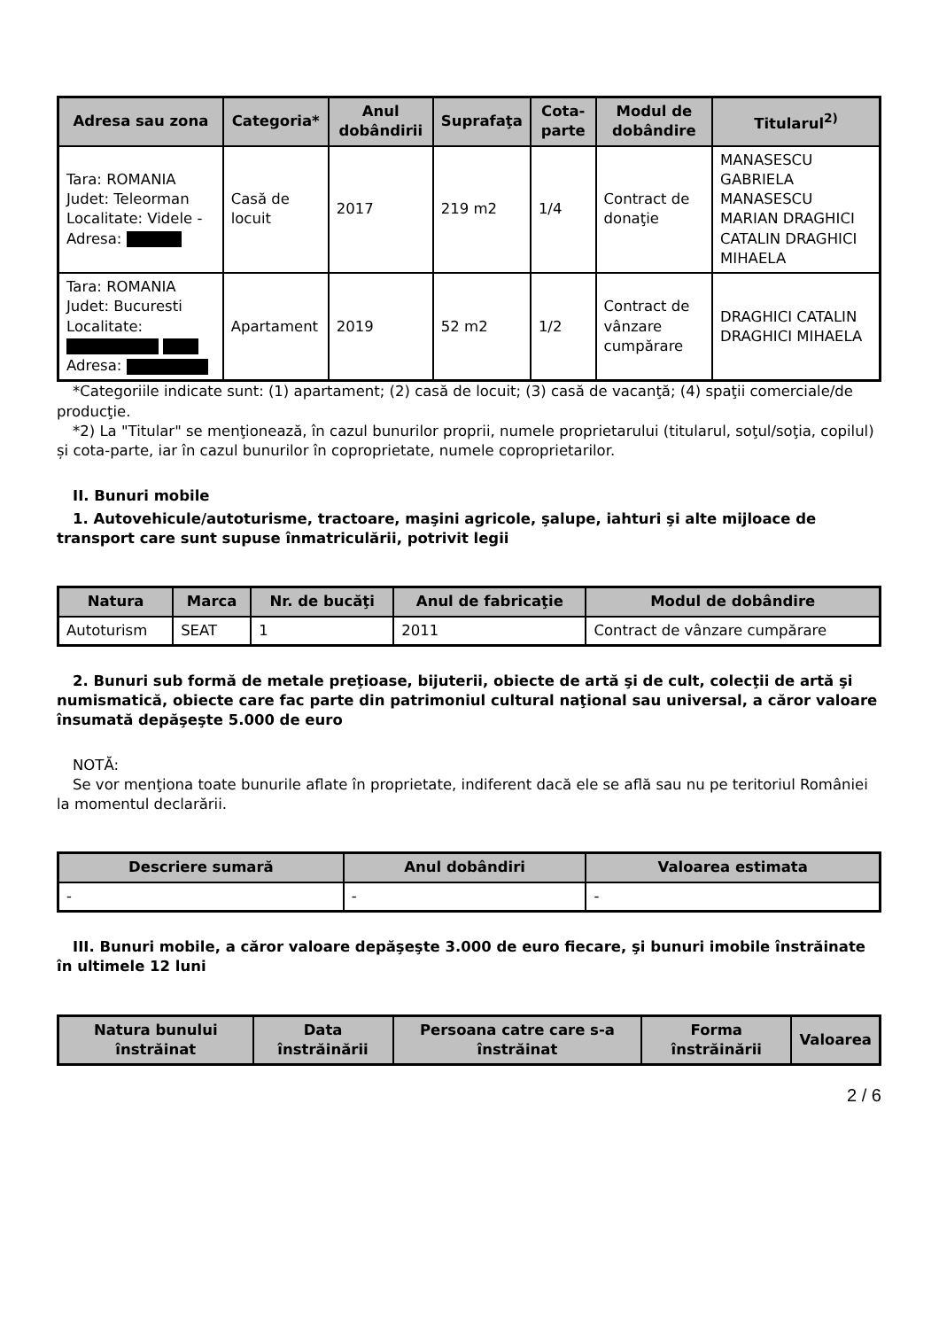| Adresa sau zona | Categoria* | Anul dobândirii | Suprafaţa | Cota-parte | Modul de dobândire | Titularul<sup>2)</sup> |
| --- | --- | --- | --- | --- | --- | --- |
| Tara: ROMANIA Judet: Teleorman Localitate: Videle - Adresa: | Casă de locuit | 2017 | 219 m2 | 1/4 | Contract de donaţie | MANASESCU GABRIELA MANASESCU MARIAN DRAGHICI CATALIN DRAGHICI MIHAELA |
| Tara: ROMANIA Judet: Bucuresti Localitate: Adresa: | Apartament | 2019 | 52 m2 | 1/2 | Contract de vânzare cumpărare | DRAGHICI CATALIN DRAGHICI MIHAELA |
*Categoriile indicate sunt: (1) apartament; (2) casă de locuit; (3) casă de vacanţă; (4) spaţii comerciale/de producţie.
*2) La "Titular" se menţionează, în cazul bunurilor proprii, numele proprietarului (titularul, soţul/soţia, copilul) și cota-parte, iar în cazul bunurilor în coproprietate, numele coproprietarilor.
II. Bunuri mobile
1. Autovehicule/autoturisme, tractoare, maşini agricole, şalupe, iahturi şi alte mijloace de transport care sunt supuse înmatriculării, potrivit legii
| Natura | Marca | Nr. de bucăţi | Anul de fabricaţie | Modul de dobândire |
| --- | --- | --- | --- | --- |
| Autoturism | SEAT | 1 | 2011 | Contract de vânzare cumpărare |
2. Bunuri sub formă de metale preţioase, bijuterii, obiecte de artă şi de cult, colecţii de artă şi numismatică, obiecte care fac parte din patrimoniul cultural naţional sau universal, a căror valoare însumată depăşeşte 5.000 de euro
NOTĂ:
Se vor menţiona toate bunurile aflate în proprietate, indiferent dacă ele se află sau nu pe teritoriul României la momentul declarării.
| Descriere sumară | Anul dobândiri | Valoarea estimata |
| --- | --- | --- |
| - | - | - |
III. Bunuri mobile, a căror valoare depăşeşte 3.000 de euro fiecare, şi bunuri imobile înstrăinate în ultimele 12 luni
| Natura bunului înstrăinat | Data înstrăinării | Persoana catre care s-a înstrăinat | Forma înstrăinării | Valoarea |
| --- | --- | --- | --- | --- |
2 / 6